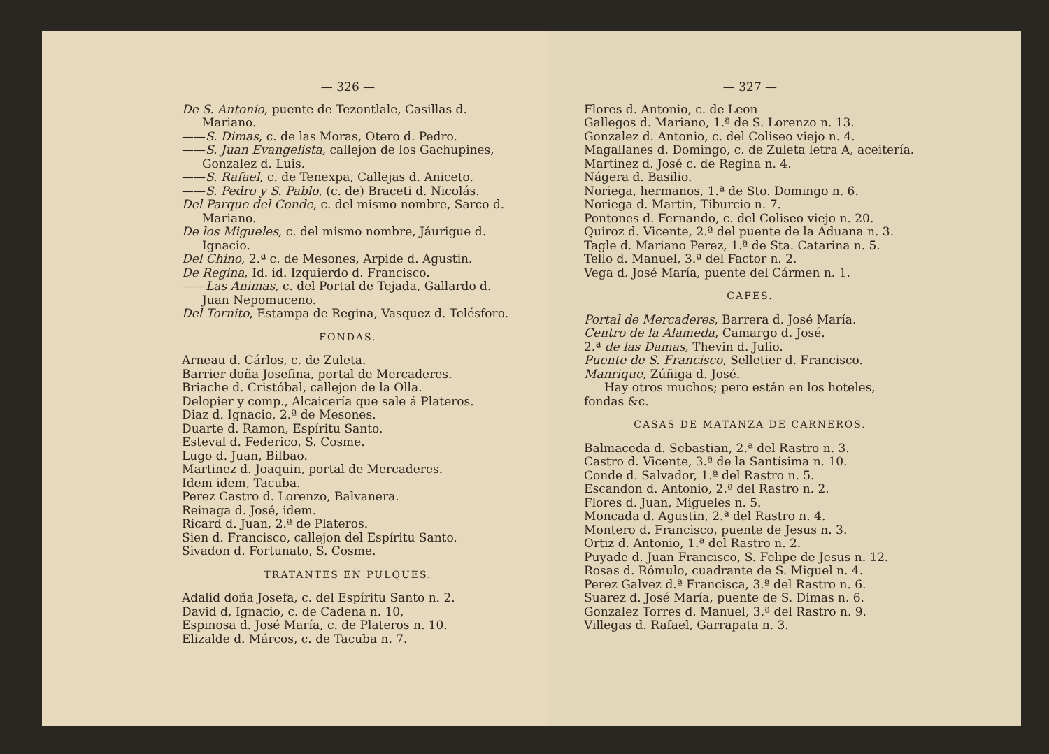— 326 —
De S. Antonio, puente de Tezontlale, Casillas d. Mariano.
——S. Dimas, c. de las Moras, Otero d. Pedro.
——S. Juan Evangelista, callejon de los Gachupines, Gonzalez d. Luis.
——S. Rafael, c. de Tenexpa, Callejas d. Aniceto.
——S. Pedro y S. Pablo, (c. de) Braceti d. Nicolás.
Del Parque del Conde, c. del mismo nombre, Sarco d. Mariano.
De los Migueles, c. del mismo nombre, Jáurigue d. Ignacio.
Del Chino, 2.ª c. de Mesones, Arpide d. Agustin.
De Regina, Id. id. Izquierdo d. Francisco.
——Las Animas, c. del Portal de Tejada, Gallardo d. Juan Nepomuceno.
Del Tornito, Estampa de Regina, Vasquez d. Telésforo.
FONDAS.
Arneau d. Cárlos, c. de Zuleta.
Barrier doña Josefina, portal de Mercaderes.
Briache d. Cristóbal, callejon de la Olla.
Delopier y comp., Alcaicería que sale á Plateros.
Diaz d. Ignacio, 2.ª de Mesones.
Duarte d. Ramon, Espíritu Santo.
Esteval d. Federico, S. Cosme.
Lugo d. Juan, Bilbao.
Martinez d. Joaquin, portal de Mercaderes.
Idem idem, Tacuba.
Perez Castro d. Lorenzo, Balvanera.
Reinaga d. José, idem.
Ricard d. Juan, 2.ª de Plateros.
Sien d. Francisco, callejon del Espíritu Santo.
Sivadon d. Fortunato, S. Cosme.
TRATANTES EN PULQUES.
Adalid doña Josefa, c. del Espíritu Santo n. 2.
David d, Ignacio, c. de Cadena n. 10,
Espinosa d. José María, c. de Plateros n. 10.
Elizalde d. Márcos, c. de Tacuba n. 7.
— 327 —
Flores d. Antonio, c. de Leon
Gallegos d. Mariano, 1.ª de S. Lorenzo n. 13.
Gonzalez d. Antonio, c. del Coliseo viejo n. 4.
Magallanes d. Domingo, c. de Zuleta letra A, aceitería.
Martinez d. José c. de Regina n. 4.
Nágera d. Basilio.
Noriega, hermanos, 1.ª de Sto. Domingo n. 6.
Noriega d. Martin, Tiburcio n. 7.
Pontones d. Fernando, c. del Coliseo viejo n. 20.
Quiroz d. Vicente, 2.ª del puente de la Aduana n. 3.
Tagle d. Mariano Perez, 1.ª de Sta. Catarina n. 5.
Tello d. Manuel, 3.ª del Factor n. 2.
Vega d. José María, puente del Cármen n. 1.
CAFES.
Portal de Mercaderes, Barrera d. José María.
Centro de la Alameda, Camargo d. José.
2.ª de las Damas, Thevin d. Julio.
Puente de S. Francisco, Selletier d. Francisco.
Manrique, Zúñiga d. José.
Hay otros muchos; pero están en los hoteles, fondas &c.
CASAS DE MATANZA DE CARNEROS.
Balmaceda d. Sebastian, 2.ª del Rastro n. 3.
Castro d. Vicente, 3.ª de la Santísima n. 10.
Conde d. Salvador, 1.ª del Rastro n. 5.
Escandon d. Antonio, 2.ª del Rastro n. 2.
Flores d. Juan, Migueles n. 5.
Moncada d. Agustin, 2.ª del Rastro n. 4.
Montero d. Francisco, puente de Jesus n. 3.
Ortiz d. Antonio, 1.ª del Rastro n. 2.
Puyade d. Juan Francisco, S. Felipe de Jesus n. 12.
Rosas d. Rómulo, cuadrante de S. Miguel n. 4.
Perez Galvez d.ª Francisca, 3.ª del Rastro n. 6.
Suarez d. José María, puente de S. Dimas n. 6.
Gonzalez Torres d. Manuel, 3.ª del Rastro n. 9.
Villegas d. Rafael, Garrapata n. 3.